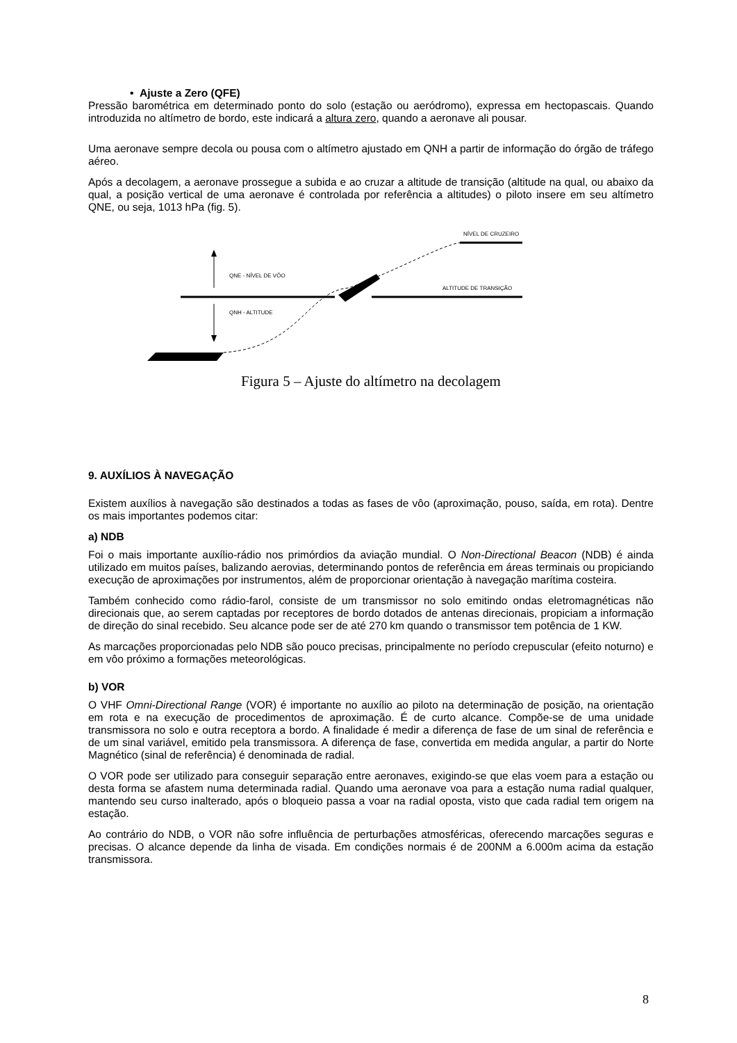• Ajuste a Zero (QFE)
Pressão barométrica em determinado ponto do solo (estação ou aeródromo), expressa em hectopascais. Quando introduzida no altímetro de bordo, este indicará a altura zero, quando a aeronave ali pousar.
Uma aeronave sempre decola ou pousa com o altímetro ajustado em QNH a partir de informação do órgão de tráfego aéreo.
Após a decolagem, a aeronave prossegue a subida e ao cruzar a altitude de transição (altitude na qual, ou abaixo da qual, a posição vertical de uma aeronave é controlada por referência a altitudes) o piloto insere em seu altímetro QNE, ou seja, 1013 hPa (fig. 5).
NÍVEL DE CRUZEIRO
ALTITUDE DE TRANSIÇÃO
QNE - NÍVEL DE VÔO
QNH - ALTITUDE
Figura 5 – Ajuste do altímetro na decolagem
9. AUXÍLIOS À NAVEGAÇÃO
Existem auxílios à navegação são destinados a todas as fases de vôo (aproximação, pouso, saída, em rota). Dentre os mais importantes podemos citar:
a) NDB
Foi o mais importante auxílio-rádio nos primórdios da aviação mundial. O Non-Directional Beacon (NDB) é ainda utilizado em muitos países, balizando aerovias, determinando pontos de referência em áreas terminais ou propiciando execução de aproximações por instrumentos, além de proporcionar orientação à navegação marítima costeira.
Também conhecido como rádio-farol, consiste de um transmissor no solo emitindo ondas eletromagnéticas não direcionais que, ao serem captadas por receptores de bordo dotados de antenas direcionais, propiciam a informação de direção do sinal recebido. Seu alcance pode ser de até 270 km quando o transmissor tem potência de 1 KW.
As marcações proporcionadas pelo NDB são pouco precisas, principalmente no período crepuscular (efeito noturno) e em vôo próximo a formações meteorológicas.
b) VOR
O VHF Omni-Directional Range (VOR) é importante no auxílio ao piloto na determinação de posição, na orientação em rota e na execução de procedimentos de aproximação. É de curto alcance. Compõe-se de uma unidade transmissora no solo e outra receptora a bordo. A finalidade é medir a diferença de fase de um sinal de referência e de um sinal variável, emitido pela transmissora. A diferença de fase, convertida em medida angular, a partir do Norte Magnético (sinal de referência) é denominada de radial.
O VOR pode ser utilizado para conseguir separação entre aeronaves, exigindo-se que elas voem para a estação ou desta forma se afastem numa determinada radial. Quando uma aeronave voa para a estação numa radial qualquer, mantendo seu curso inalterado, após o bloqueio passa a voar na radial oposta, visto que cada radial tem origem na estação.
Ao contrário do NDB, o VOR não sofre influência de perturbações atmosféricas, oferecendo marcações seguras e precisas. O alcance depende da linha de visada. Em condições normais é de 200NM a 6.000m acima da estação transmissora.
8